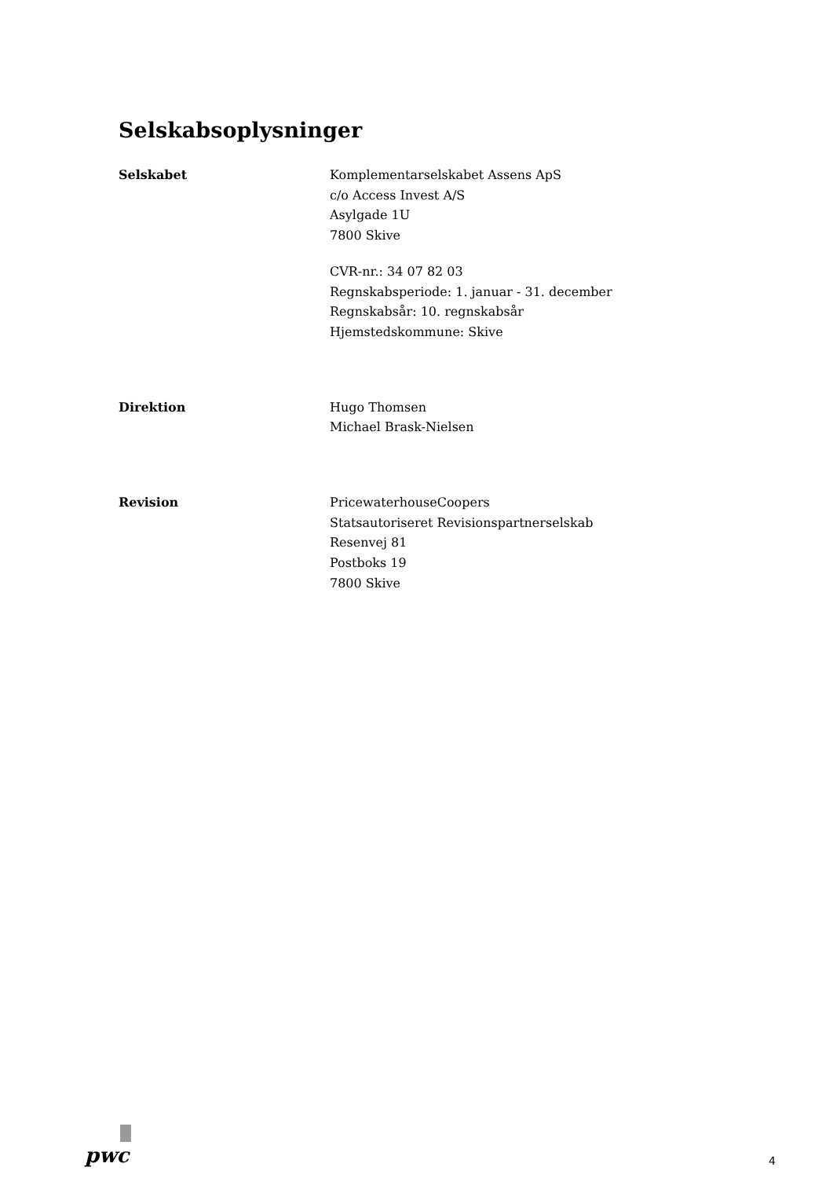Selskabsoplysninger
Selskabet Komplementarselskabet Assens ApS
c/o Access Invest A/S
Asylgade 1U
7800 Skive
CVR-nr.: 34 07 82 03
Regnskabsperiode: 1. januar - 31. december
Regnskabsår: 10. regnskabsår
Hjemstedskommune: Skive
Direktion Hugo Thomsen
Michael Brask-Nielsen
Revision PricewaterhouseCoopers
Statsautoriseret Revisionspartnerselskab
Resenvej 81
Postboks 19
7800 Skive
pwc
4